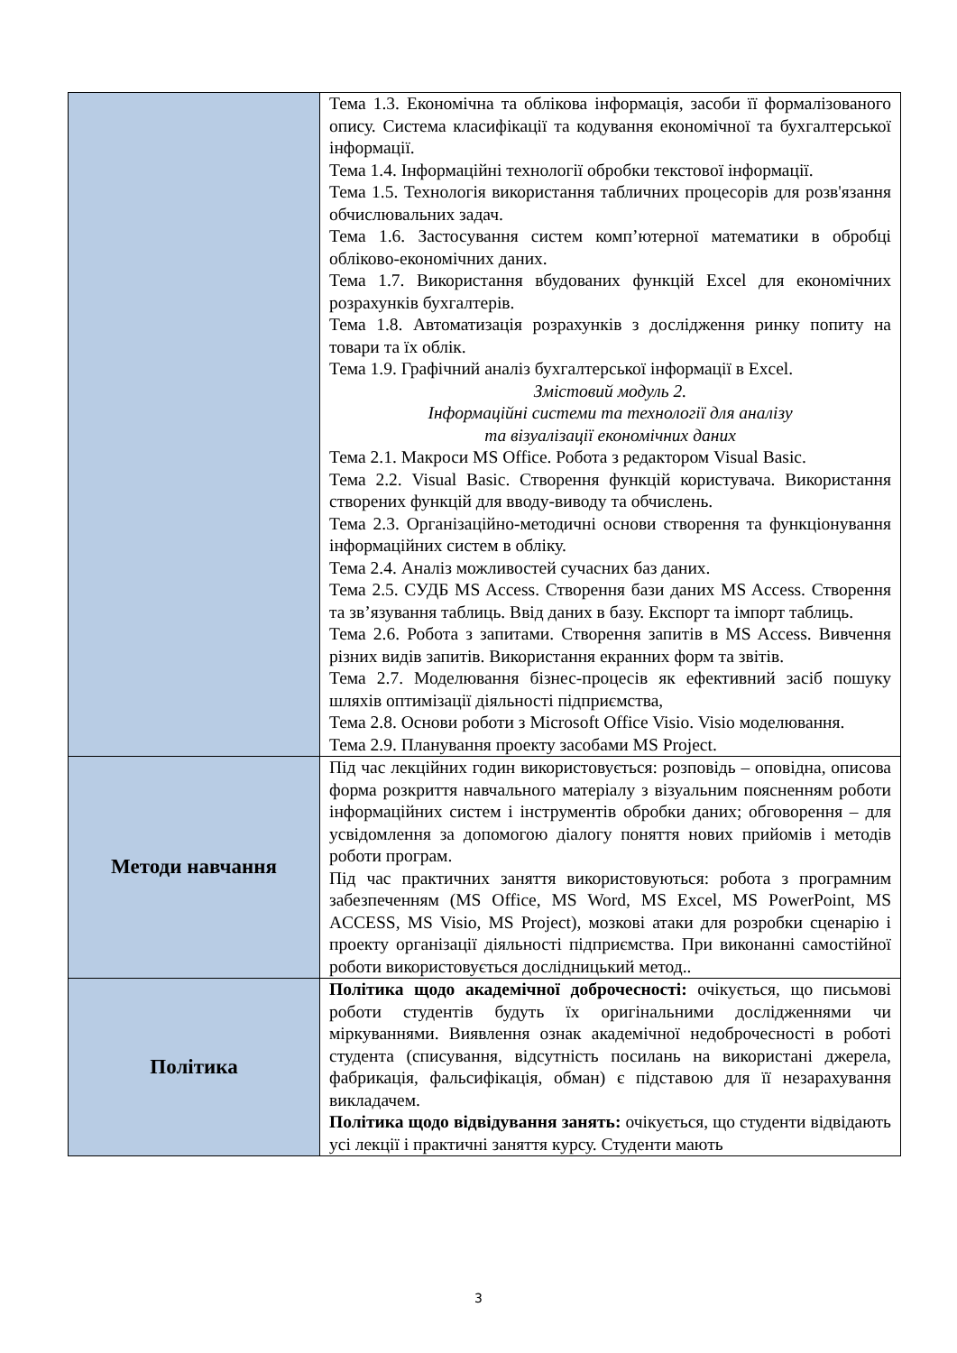| | Тема 1.3. Економічна та облікова інформація, засоби її формалізованого опису. Система класифікації та кодування економічної та бухгалтерської інформації. Тема 1.4. Інформаційні технології обробки текстової інформації. Тема 1.5. Технологія використання табличних процесорів для розв'язання обчислювальних задач. Тема 1.6. Застосування систем комп’ютерної математики в обробці обліково-економічних даних. Тема 1.7. Використання вбудованих функцій Excel для економічних розрахунків бухгалтерів. Тема 1.8. Автоматизація розрахунків з дослідження ринку попиту на товари та їх облік. Тема 1.9. Графічний аналіз бухгалтерської інформації в Excel. Змістовий модуль 2. Інформаційні системи та технології для аналізу та візуалізації економічних даних Тема 2.1. Макроси MS Office. Робота з редактором Visual Basic. Тема 2.2. Visual Basic. Створення функцій користувача. Використання створених функцій для вводу-виводу та обчислень. Тема 2.3. Організаційно-методичні основи створення та функціонування інформаційних систем в обліку. Тема 2.4. Аналіз можливостей сучасних баз даних. Тема 2.5. СУДБ MS Access. Створення бази даних MS Access. Створення та зв’язування таблиць. Ввід даних в базу. Експорт та імпорт таблиць. Тема 2.6. Робота з запитами. Створення запитів в MS Access. Вивчення різних видів запитів. Використання екранних форм та звітів. Тема 2.7. Моделювання бізнес-процесів як ефективний засіб пошуку шляхів оптимізації діяльності підприємства, Тема 2.8. Основи роботи з Microsoft Office Visio. Visio моделювання. Тема 2.9. Планування проекту засобами MS Project. |
| Методи навчання | Під час лекційних годин використовується: розповідь – оповідна, описова форма розкриття навчального матеріалу з візуальним поясненням роботи інформаційних систем і інструментів обробки даних; обговорення – для усвідомлення за допомогою діалогу поняття нових прийомів і методів роботи програм. Під час практичних заняття використовуються: робота з програмним забезпеченням (MS Office, MS Word, MS Excel, MS PowerPoint, MS ACCESS, MS Visio, MS Project), мозкові атаки для розробки сценарію і проекту організації діяльності підприємства. При виконанні самостійної роботи використовується дослідницький метод.. |
| Політика | Політика щодо академічної доброчесності: очікується, що письмові роботи студентів будуть їх оригінальними дослідженнями чи міркуваннями. Виявлення ознак академічної недоброчесності в роботі студента (списування, відсутність посилань на використані джерела, фабрикація, фальсифікація, обман) є підставою для її незарахування викладачем. Політика щодо відвідування занять: очікується, що студенти відвідають усі лекції і практичні заняття курсу. Студенти мають |
3